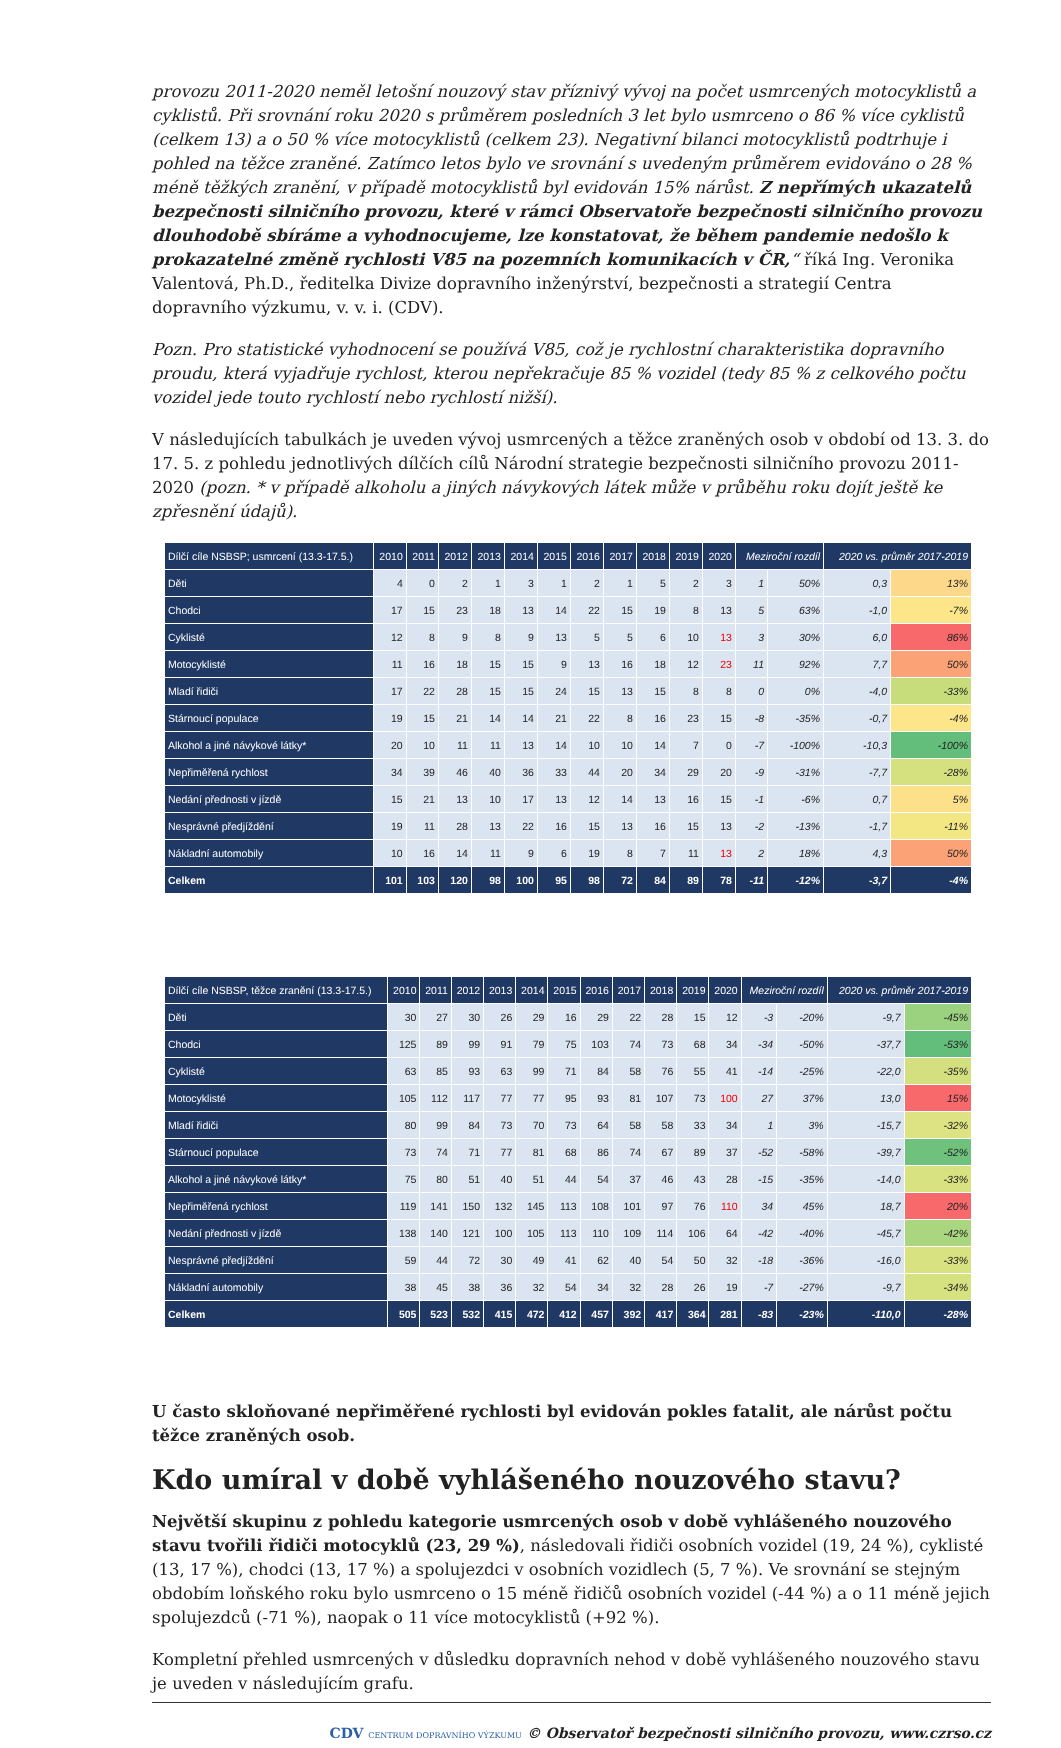provozu 2011-2020 neměl letošní nouzový stav příznivý vývoj na počet usmrcených motocyklistů a cyklistů. Při srovnání roku 2020 s průměrem posledních 3 let bylo usmrceno o 86 % více cyklistů (celkem 13) a o 50 % více motocyklistů (celkem 23). Negativní bilanci motocyklistů podtrhuje i pohled na těžce zraněné. Zatímco letos bylo ve srovnání s uvedeným průměrem evidováno o 28 % méně těžkých zranění, v případě motocyklistů byl evidován 15% nárůst. Z nepřímých ukazatelů bezpečnosti silničního provozu, které v rámci Observatoře bezpečnosti silničního provozu dlouhodobě sbíráme a vyhodnocujeme, lze konstatovat, že během pandemie nedošlo k prokazatelné změně rychlosti V85 na pozemních komunikacích v ČR,“ říká Ing. Veronika Valentová, Ph.D., ředitelka Divize dopravního inženýrství, bezpečnosti a strategií Centra dopravního výzkumu, v. v. i. (CDV).
Pozn. Pro statistické vyhodnocení se používá V85, což je rychlostní charakteristika dopravního proudu, která vyjadřuje rychlost, kterou nepřekračuje 85 % vozidel (tedy 85 % z celkového počtu vozidel jede touto rychlostí nebo rychlostí nižší).
V následujících tabulkách je uveden vývoj usmrcených a těžce zraněných osob v období od 13. 3. do 17. 5. z pohledu jednotlivých dílčích cílů Národní strategie bezpečnosti silničního provozu 2011-2020 (pozn. * v případě alkoholu a jiných návykových látek může v průběhu roku dojít ještě ke zpřesnění údajů).
| Dílčí cíle NSBSP; usmrcení (13.3-17.5.) | 2010 | 2011 | 2012 | 2013 | 2014 | 2015 | 2016 | 2017 | 2018 | 2019 | 2020 | Meziroční rozdíl | | 2020 vs. průměr 2017-2019 | |
| --- | --- | --- | --- | --- | --- | --- | --- | --- | --- | --- | --- | --- | --- | --- | --- |
| Děti | 4 | 0 | 2 | 1 | 3 | 1 | 2 | 1 | 5 | 2 | 3 | 1 | 50% | 0,3 | 13% |
| Chodci | 17 | 15 | 23 | 18 | 13 | 14 | 22 | 15 | 19 | 8 | 13 | 5 | 63% | -1,0 | -7% |
| Cyklisté | 12 | 8 | 9 | 8 | 9 | 13 | 5 | 5 | 6 | 10 | 13 | 3 | 30% | 6,0 | 86% |
| Motocyklisté | 11 | 16 | 18 | 15 | 15 | 9 | 13 | 16 | 18 | 12 | 23 | 11 | 92% | 7,7 | 50% |
| Mladí řidiči | 17 | 22 | 28 | 15 | 15 | 24 | 15 | 13 | 15 | 8 | 8 | 0 | 0% | -4,0 | -33% |
| Stárnoucí populace | 19 | 15 | 21 | 14 | 14 | 21 | 22 | 8 | 16 | 23 | 15 | -8 | -35% | -0,7 | -4% |
| Alkohol a jiné návykové látky* | 20 | 10 | 11 | 11 | 13 | 14 | 10 | 10 | 14 | 7 | 0 | -7 | -100% | -10,3 | -100% |
| Nepřiměřená rychlost | 34 | 39 | 46 | 40 | 36 | 33 | 44 | 20 | 34 | 29 | 20 | -9 | -31% | -7,7 | -28% |
| Nedání přednosti v jízdě | 15 | 21 | 13 | 10 | 17 | 13 | 12 | 14 | 13 | 16 | 15 | -1 | -6% | 0,7 | 5% |
| Nesprávné předjíždění | 19 | 11 | 28 | 13 | 22 | 16 | 15 | 13 | 16 | 15 | 13 | -2 | -13% | -1,7 | -11% |
| Nákladní automobily | 10 | 16 | 14 | 11 | 9 | 6 | 19 | 8 | 7 | 11 | 13 | 2 | 18% | 4,3 | 50% |
| Celkem | 101 | 103 | 120 | 98 | 100 | 95 | 98 | 72 | 84 | 89 | 78 | -11 | -12% | -3,7 | -4% |
| Dílčí cíle NSBSP, těžce zranění (13.3-17.5.) | 2010 | 2011 | 2012 | 2013 | 2014 | 2015 | 2016 | 2017 | 2018 | 2019 | 2020 | Meziroční rozdíl | | 2020 vs. průměr 2017-2019 | |
| --- | --- | --- | --- | --- | --- | --- | --- | --- | --- | --- | --- | --- | --- | --- | --- |
| Děti | 30 | 27 | 30 | 26 | 29 | 16 | 29 | 22 | 28 | 15 | 12 | -3 | -20% | -9,7 | -45% |
| Chodci | 125 | 89 | 99 | 91 | 79 | 75 | 103 | 74 | 73 | 68 | 34 | -34 | -50% | -37,7 | -53% |
| Cyklisté | 63 | 85 | 93 | 63 | 99 | 71 | 84 | 58 | 76 | 55 | 41 | -14 | -25% | -22,0 | -35% |
| Motocyklisté | 105 | 112 | 117 | 77 | 77 | 95 | 93 | 81 | 107 | 73 | 100 | 27 | 37% | 13,0 | 15% |
| Mladí řidiči | 80 | 99 | 84 | 73 | 70 | 73 | 64 | 58 | 58 | 33 | 34 | 1 | 3% | -15,7 | -32% |
| Stárnoucí populace | 73 | 74 | 71 | 77 | 81 | 68 | 86 | 74 | 67 | 89 | 37 | -52 | -58% | -39,7 | -52% |
| Alkohol a jiné návykové látky* | 75 | 80 | 51 | 40 | 51 | 44 | 54 | 37 | 46 | 43 | 28 | -15 | -35% | -14,0 | -33% |
| Nepřiměřená rychlost | 119 | 141 | 150 | 132 | 145 | 113 | 108 | 101 | 97 | 76 | 110 | 34 | 45% | 18,7 | 20% |
| Nedání přednosti v jízdě | 138 | 140 | 121 | 100 | 105 | 113 | 110 | 109 | 114 | 106 | 64 | -42 | -40% | -45,7 | -42% |
| Nesprávné předjíždění | 59 | 44 | 72 | 30 | 49 | 41 | 62 | 40 | 54 | 50 | 32 | -18 | -36% | -16,0 | -33% |
| Nákladní automobily | 38 | 45 | 38 | 36 | 32 | 54 | 34 | 32 | 28 | 26 | 19 | -7 | -27% | -9,7 | -34% |
| Celkem | 505 | 523 | 532 | 415 | 472 | 412 | 457 | 392 | 417 | 364 | 281 | -83 | -23% | -110,0 | -28% |
U často skloňované nepřiměřené rychlosti byl evidován pokles fatalit, ale nárůst počtu těžce zraněných osob.
Kdo umíral v době vyhlášeného nouzového stavu?
Největší skupinu z pohledu kategorie usmrcených osob v době vyhlášeného nouzového stavu tvořili řidiči motocyklů (23, 29 %), následovali řidiči osobních vozidel (19, 24 %), cyklisté (13, 17 %), chodci (13, 17 %) a spolujezdci v osobních vozidlech (5, 7 %). Ve srovnání se stejným obdobím loňského roku bylo usmrceno o 15 méně řidičů osobních vozidel (-44 %) a o 11 méně jejich spolujezdců (-71 %), naopak o 11 více motocyklistů (+92 %).
Kompletní přehled usmrcených v důsledku dopravních nehod v době vyhlášeného nouzového stavu je uveden v následujícím grafu.
CDV CENTRUM DOPRAVNÍHO VÝZKUMU © Observatoř bezpečnosti silničního provozu, www.czrso.cz